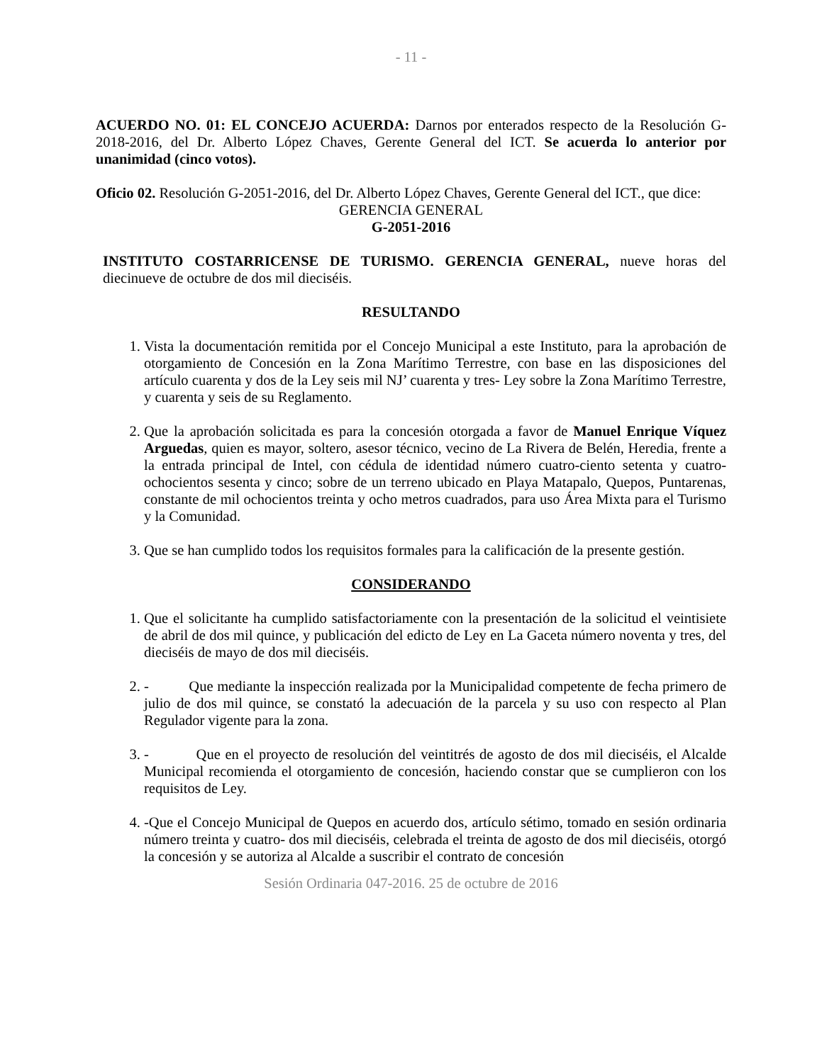- 11 -
ACUERDO NO. 01: EL CONCEJO ACUERDA: Darnos por enterados respecto de la Resolución G-2018-2016, del Dr. Alberto López Chaves, Gerente General del ICT. Se acuerda lo anterior por unanimidad (cinco votos).
Oficio 02. Resolución G-2051-2016, del Dr. Alberto López Chaves, Gerente General del ICT., que dice:
GERENCIA GENERAL
G-2051-2016
INSTITUTO COSTARRICENSE DE TURISMO. GERENCIA GENERAL, nueve horas del diecinueve de octubre de dos mil dieciséis.
RESULTANDO
1. Vista la documentación remitida por el Concejo Municipal a este Instituto, para la aprobación de otorgamiento de Concesión en la Zona Marítimo Terrestre, con base en las disposiciones del artículo cuarenta y dos de la Ley seis mil NJ’ cuarenta y tres- Ley sobre la Zona Marítimo Terrestre, y cuarenta y seis de su Reglamento.
2. Que la aprobación solicitada es para la concesión otorgada a favor de Manuel Enrique Víquez Arguedas, quien es mayor, soltero, asesor técnico, vecino de La Rivera de Belén, Heredia, frente a la entrada principal de Intel, con cédula de identidad número cuatro-ciento setenta y cuatro- ochocientos sesenta y cinco; sobre de un terreno ubicado en Playa Matapalo, Quepos, Puntarenas, constante de mil ochocientos treinta y ocho metros cuadrados, para uso Área Mixta para el Turismo y la Comunidad.
3. Que se han cumplido todos los requisitos formales para la calificación de la presente gestión.
CONSIDERANDO
1. Que el solicitante ha cumplido satisfactoriamente con la presentación de la solicitud el veintisiete de abril de dos mil quince, y publicación del edicto de Ley en La Gaceta número noventa y tres, del dieciséis de mayo de dos mil dieciséis.
2. - Que mediante la inspección realizada por la Municipalidad competente de fecha primero de julio de dos mil quince, se constató la adecuación de la parcela y su uso con respecto al Plan Regulador vigente para la zona.
3. - Que en el proyecto de resolución del veintitrés de agosto de dos mil dieciséis, el Alcalde Municipal recomienda el otorgamiento de concesión, haciendo constar que se cumplieron con los requisitos de Ley.
4. -Que el Concejo Municipal de Quepos en acuerdo dos, artículo sétimo, tomado en sesión ordinaria número treinta y cuatro- dos mil dieciséis, celebrada el treinta de agosto de dos mil dieciséis, otorgó la concesión y se autoriza al Alcalde a suscribir el contrato de concesión
Sesión Ordinaria 047-2016. 25 de octubre de 2016